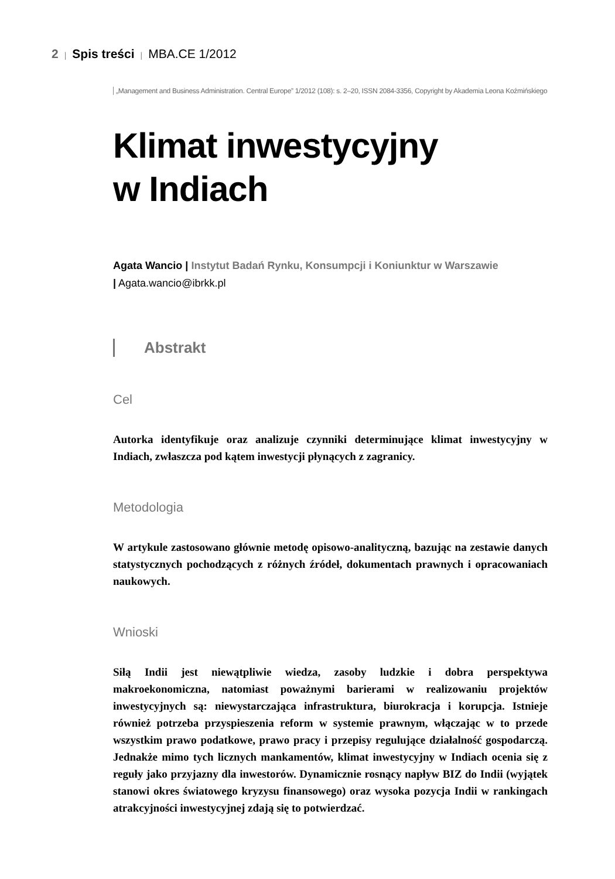2 | Spis treści | MBA.CE 1/2012
„Management and Business Administration. Central Europe” 1/2012 (108): s. 2–20, ISSN 2084-3356, Copyright by Akademia Leona Koźmińskiego
Klimat inwestycyjny
w Indiach
Agata Wancio | Instytut Badań Rynku, Konsumpcji i Koniunktur w Warszawie
| Agata.wancio@ibrkk.pl
Abstrakt
Cel
Autorka identyfikuje oraz analizuje czynniki determinujące klimat inwestycyjny w Indiach, zwłaszcza pod kątem inwestycji płynących z zagranicy.
Metodologia
W artykule zastosowano głównie metodę opisowo-analityczną, bazując na zestawie danych statystycznych pochodzących z różnych źródeł, dokumentach prawnych i opracowaniach naukowych.
Wnioski
Siłą Indii jest niewątpliwie wiedza, zasoby ludzkie i dobra perspektywa makroekonomiczna, natomiast poważnymi barierami w realizowaniu projektów inwestycyjnych są: niewystarczająca infrastruktura, biurokracja i korupcja. Istnieje również potrzeba przyspieszenia reform w systemie prawnym, włączając w to przede wszystkim prawo podatkowe, prawo pracy i przepisy regulujące działalność gospodarczą. Jednakże mimo tych licznych mankamentów, klimat inwestycyjny w Indiach ocenia się z reguły jako przyjazny dla inwestorów. Dynamicznie rosnący napływ BIZ do Indii (wyjątek stanowi okres światowego kryzysu finansowego) oraz wysoka pozycja Indii w rankingach atrakcyjności inwestycyjnej zdają się to potwierdzać.